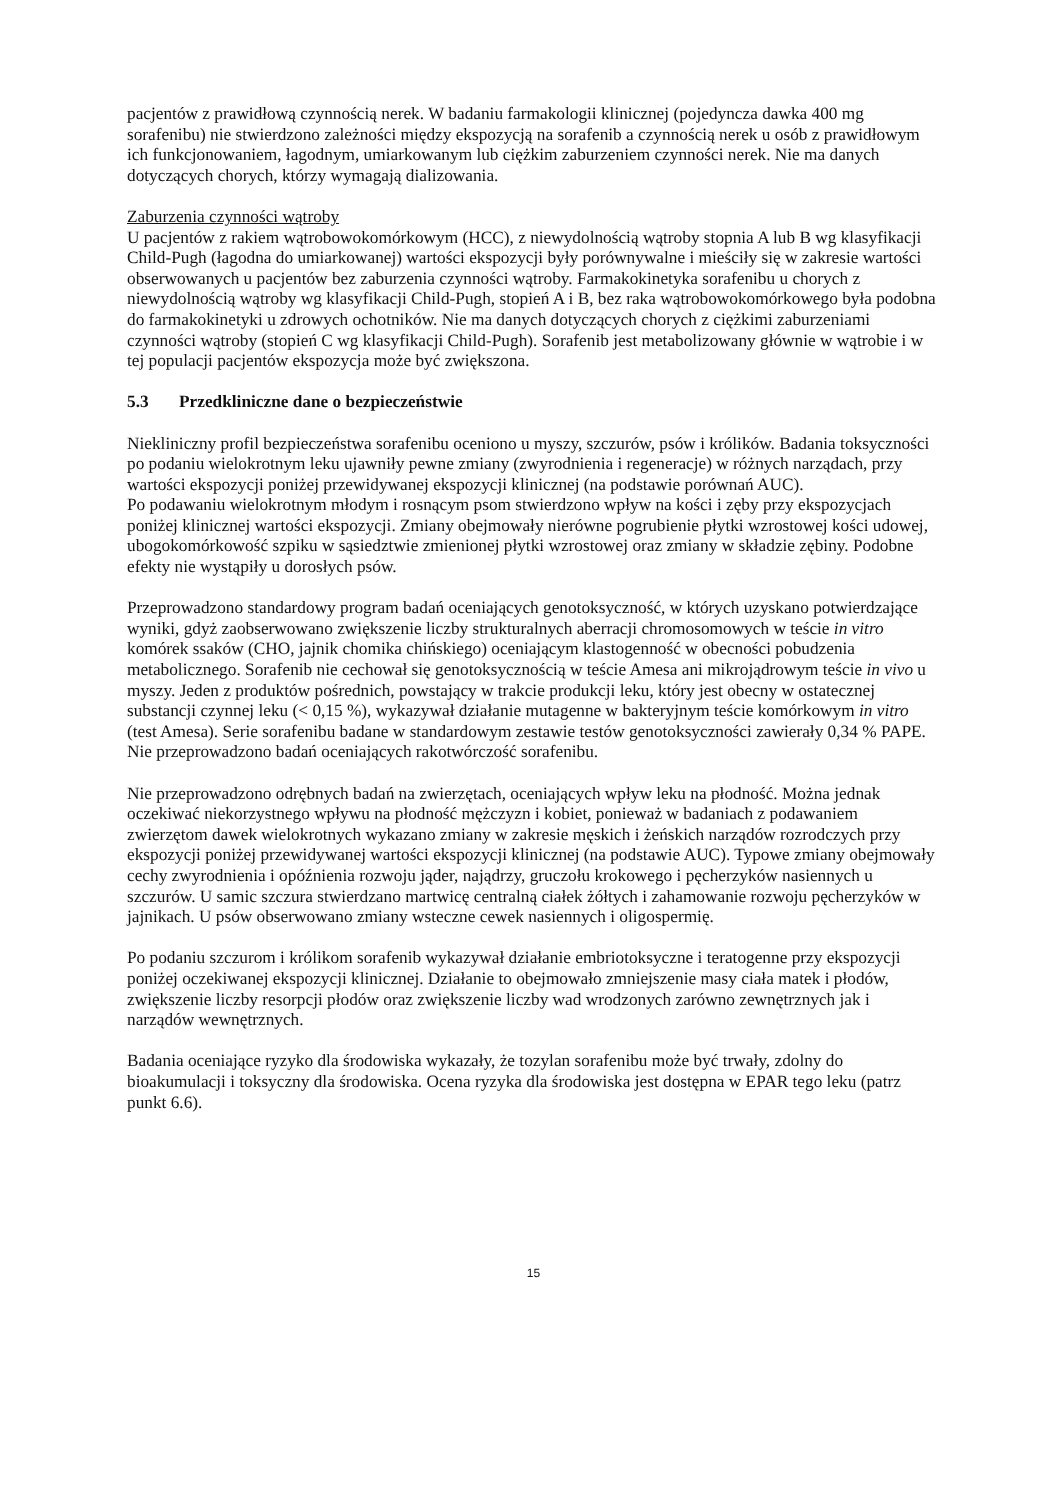pacjentów z prawidłową czynnością nerek. W badaniu farmakologii klinicznej (pojedyncza dawka 400 mg sorafenibu) nie stwierdzono zależności między ekspozycją na sorafenib a czynnością nerek u osób z prawidłowym ich funkcjonowaniem, łagodnym, umiarkowanym lub ciężkim zaburzeniem czynności nerek. Nie ma danych dotyczących chorych, którzy wymagają dializowania.
Zaburzenia czynności wątroby
U pacjentów z rakiem wątrobowokomórkowym (HCC), z niewydolnością wątroby stopnia A lub B wg klasyfikacji Child-Pugh (łagodna do umiarkowanej) wartości ekspozycji były porównywalne i mieściły się w zakresie wartości obserwowanych u pacjentów bez zaburzenia czynności wątroby. Farmakokinetyka sorafenibu u chorych z niewydolnością wątroby wg klasyfikacji Child-Pugh, stopień A i B, bez raka wątrobowokomórkowego była podobna do farmakokinetyki u zdrowych ochotników. Nie ma danych dotyczących chorych z ciężkimi zaburzeniami czynności wątroby (stopień C wg klasyfikacji Child-Pugh). Sorafenib jest metabolizowany głównie w wątrobie i w tej populacji pacjentów ekspozycja może być zwiększona.
5.3 Przedkliniczne dane o bezpieczeństwie
Niekliniczny profil bezpieczeństwa sorafenibu oceniono u myszy, szczurów, psów i królików. Badania toksyczności po podaniu wielokrotnym leku ujawniły pewne zmiany (zwyrodnienia i regeneracje) w różnych narządach, przy wartości ekspozycji poniżej przewidywanej ekspozycji klinicznej (na podstawie porównań AUC).
Po podawaniu wielokrotnym młodym i rosnącym psom stwierdzono wpływ na kości i zęby przy ekspozycjach poniżej klinicznej wartości ekspozycji. Zmiany obejmowały nierówne pogrubienie płytki wzrostowej kości udowej, ubogokomórkowość szpiku w sąsiedztwie zmienionej płytki wzrostowej oraz zmiany w składzie zębiny. Podobne efekty nie wystąpiły u dorosłych psów.
Przeprowadzono standardowy program badań oceniających genotoksyczność, w których uzyskano potwierdzające wyniki, gdyż zaobserwowano zwiększenie liczby strukturalnych aberracji chromosomowych w teście in vitro komórek ssaków (CHO, jajnik chomika chińskiego) oceniającym klastogenność w obecności pobudzenia metabolicznego. Sorafenib nie cechował się genotoksycznością w teście Amesa ani mikrojądrowym teście in vivo u myszy. Jeden z produktów pośrednich, powstający w trakcie produkcji leku, który jest obecny w ostatecznej substancji czynnej leku (< 0,15 %), wykazywał działanie mutagenne w bakteryjnym teście komórkowym in vitro (test Amesa). Serie sorafenibu badane w standardowym zestawie testów genotoksyczności zawierały 0,34 % PAPE.
Nie przeprowadzono badań oceniających rakotwórczość sorafenibu.
Nie przeprowadzono odrębnych badań na zwierzętach, oceniających wpływ leku na płodność. Można jednak oczekiwać niekorzystnego wpływu na płodność mężczyzn i kobiet, ponieważ w badaniach z podawaniem zwierzętom dawek wielokrotnych wykazano zmiany w zakresie męskich i żeńskich narządów rozrodczych przy ekspozycji poniżej przewidywanej wartości ekspozycji klinicznej (na podstawie AUC). Typowe zmiany obejmowały cechy zwyrodnienia i opóźnienia rozwoju jąder, najądrzy, gruczołu krokowego i pęcherzyków nasiennych u szczurów. U samic szczura stwierdzano martwicę centralną ciałek żółtych i zahamowanie rozwoju pęcherzyków w jajnikach. U psów obserwowano zmiany wsteczne cewek nasiennych i oligospermię.
Po podaniu szczurom i królikom sorafenib wykazywał działanie embriotoksyczne i teratogenne przy ekspozycji poniżej oczekiwanej ekspozycji klinicznej. Działanie to obejmowało zmniejszenie masy ciała matek i płodów, zwiększenie liczby resorpcji płodów oraz zwiększenie liczby wad wrodzonych zarówno zewnętrznych jak i narządów wewnętrznych.
Badania oceniające ryzyko dla środowiska wykazały, że tozylan sorafenibu może być trwały, zdolny do bioakumulacji i toksyczny dla środowiska. Ocena ryzyka dla środowiska jest dostępna w EPAR tego leku (patrz punkt 6.6).
15